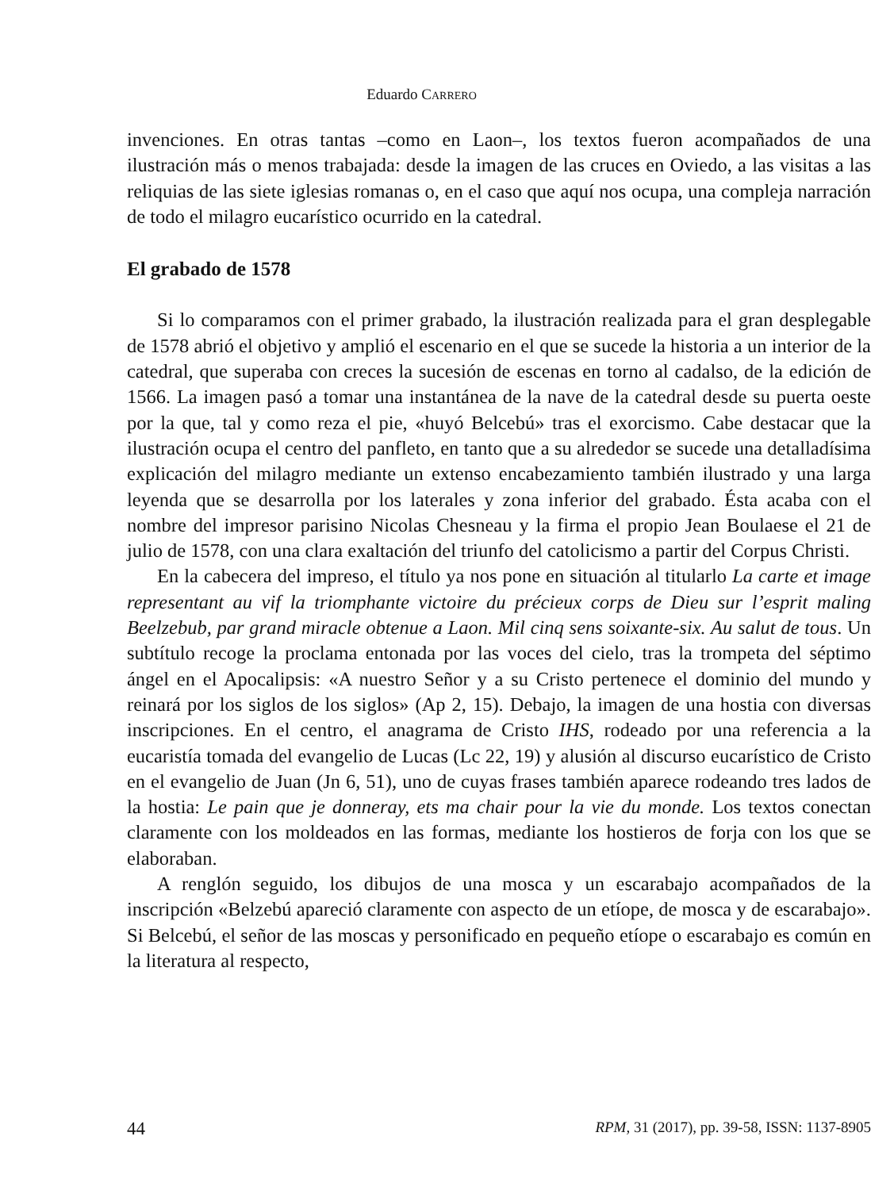Eduardo CARRERO
invenciones. En otras tantas –como en Laon–, los textos fueron acompañados de una ilustración más o menos trabajada: desde la imagen de las cruces en Oviedo, a las visitas a las reliquias de las siete iglesias romanas o, en el caso que aquí nos ocupa, una compleja narración de todo el milagro eucarístico ocurrido en la catedral.
El grabado de 1578
Si lo comparamos con el primer grabado, la ilustración realizada para el gran desplegable de 1578 abrió el objetivo y amplió el escenario en el que se sucede la historia a un interior de la catedral, que superaba con creces la sucesión de escenas en torno al cadalso, de la edición de 1566. La imagen pasó a tomar una instantánea de la nave de la catedral desde su puerta oeste por la que, tal y como reza el pie, «huyó Belcebú» tras el exorcismo. Cabe destacar que la ilustración ocupa el centro del panfleto, en tanto que a su alrededor se sucede una detalladísima explicación del milagro mediante un extenso encabezamiento también ilustrado y una larga leyenda que se desarrolla por los laterales y zona inferior del grabado. Ésta acaba con el nombre del impresor parisino Nicolas Chesneau y la firma el propio Jean Boulaese el 21 de julio de 1578, con una clara exaltación del triunfo del catolicismo a partir del Corpus Christi.
En la cabecera del impreso, el título ya nos pone en situación al titularlo La carte et image representant au vif la triomphante victoire du précieux corps de Dieu sur l’esprit maling Beelzebub, par grand miracle obtenue a Laon. Mil cinq sens soixante-six. Au salut de tous. Un subtítulo recoge la proclama entonada por las voces del cielo, tras la trompeta del séptimo ángel en el Apocalipsis: «A nuestro Señor y a su Cristo pertenece el dominio del mundo y reinará por los siglos de los siglos» (Ap 2, 15). Debajo, la imagen de una hostia con diversas inscripciones. En el centro, el anagrama de Cristo IHS, rodeado por una referencia a la eucaristía tomada del evangelio de Lucas (Lc 22, 19) y alusión al discurso eucarístico de Cristo en el evangelio de Juan (Jn 6, 51), uno de cuyas frases también aparece rodeando tres lados de la hostia: Le pain que je donneray, ets ma chair pour la vie du monde. Los textos conectan claramente con los moldeados en las formas, mediante los hostieros de forja con los que se elaboraban.
A renglón seguido, los dibujos de una mosca y un escarabajo acompañados de la inscripción «Belzebú apareció claramente con aspecto de un etíope, de mosca y de escarabajo». Si Belcebú, el señor de las moscas y personificado en pequeño etíope o escarabajo es común en la literatura al respecto,
44 RPM, 31 (2017), pp. 39-58, ISSN: 1137-8905